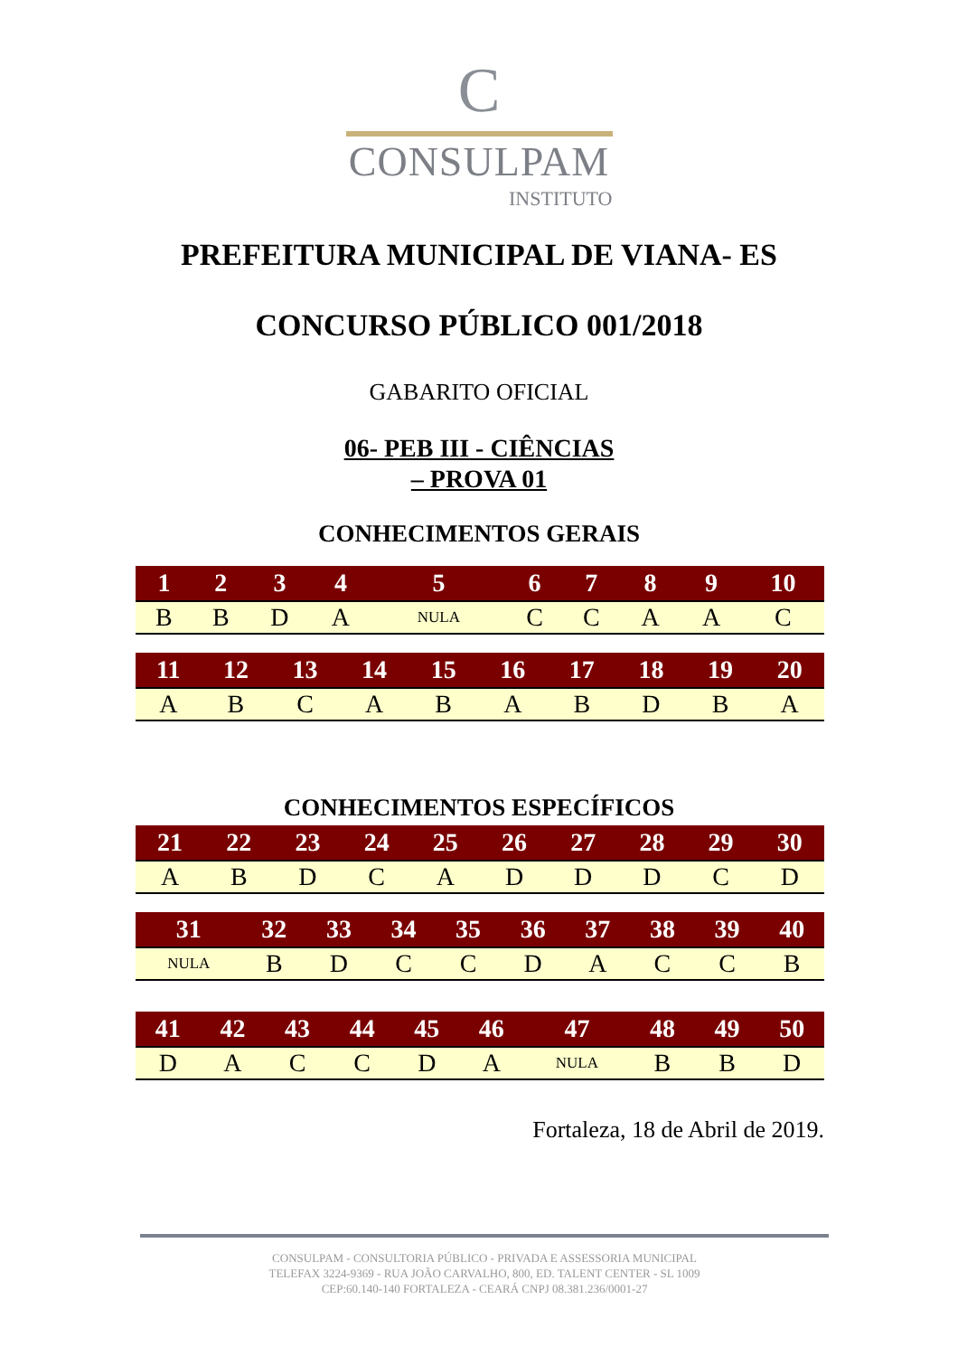C
CONSULPAM
INSTITUTO
PREFEITURA MUNICIPAL DE VIANA- ES
CONCURSO PÚBLICO 001/2018
GABARITO OFICIAL
06- PEB III - CIÊNCIAS
– PROVA 01
CONHECIMENTOS GERAIS
| 1 | 2 | 3 | 4 | 5 | 6 | 7 | 8 | 9 | 10 |
| --- | --- | --- | --- | --- | --- | --- | --- | --- | --- |
| B | B | D | A | NULA | C | C | A | A | C |
| 11 | 12 | 13 | 14 | 15 | 16 | 17 | 18 | 19 | 20 |
| --- | --- | --- | --- | --- | --- | --- | --- | --- | --- |
| A | B | C | A | B | A | B | D | B | A |
CONHECIMENTOS ESPECÍFICOS
| 21 | 22 | 23 | 24 | 25 | 26 | 27 | 28 | 29 | 30 |
| --- | --- | --- | --- | --- | --- | --- | --- | --- | --- |
| A | B | D | C | A | D | D | D | C | D |
| 31 | 32 | 33 | 34 | 35 | 36 | 37 | 38 | 39 | 40 |
| --- | --- | --- | --- | --- | --- | --- | --- | --- | --- |
| NULA | B | D | C | C | D | A | C | C | B |
| 41 | 42 | 43 | 44 | 45 | 46 | 47 | 48 | 49 | 50 |
| --- | --- | --- | --- | --- | --- | --- | --- | --- | --- |
| D | A | C | C | D | A | NULA | B | B | D |
Fortaleza, 18 de Abril de 2019.
CONSULPAM - CONSULTORIA PÚBLICO - PRIVADA E ASSESSORIA MUNICIPAL
TELEFAX 3224-9369 - RUA JOÃO CARVALHO, 800, ED. TALENT CENTER - SL 1009
CEP:60.140-140 FORTALEZA - CEARÁ CNPJ 08.381.236/0001-27